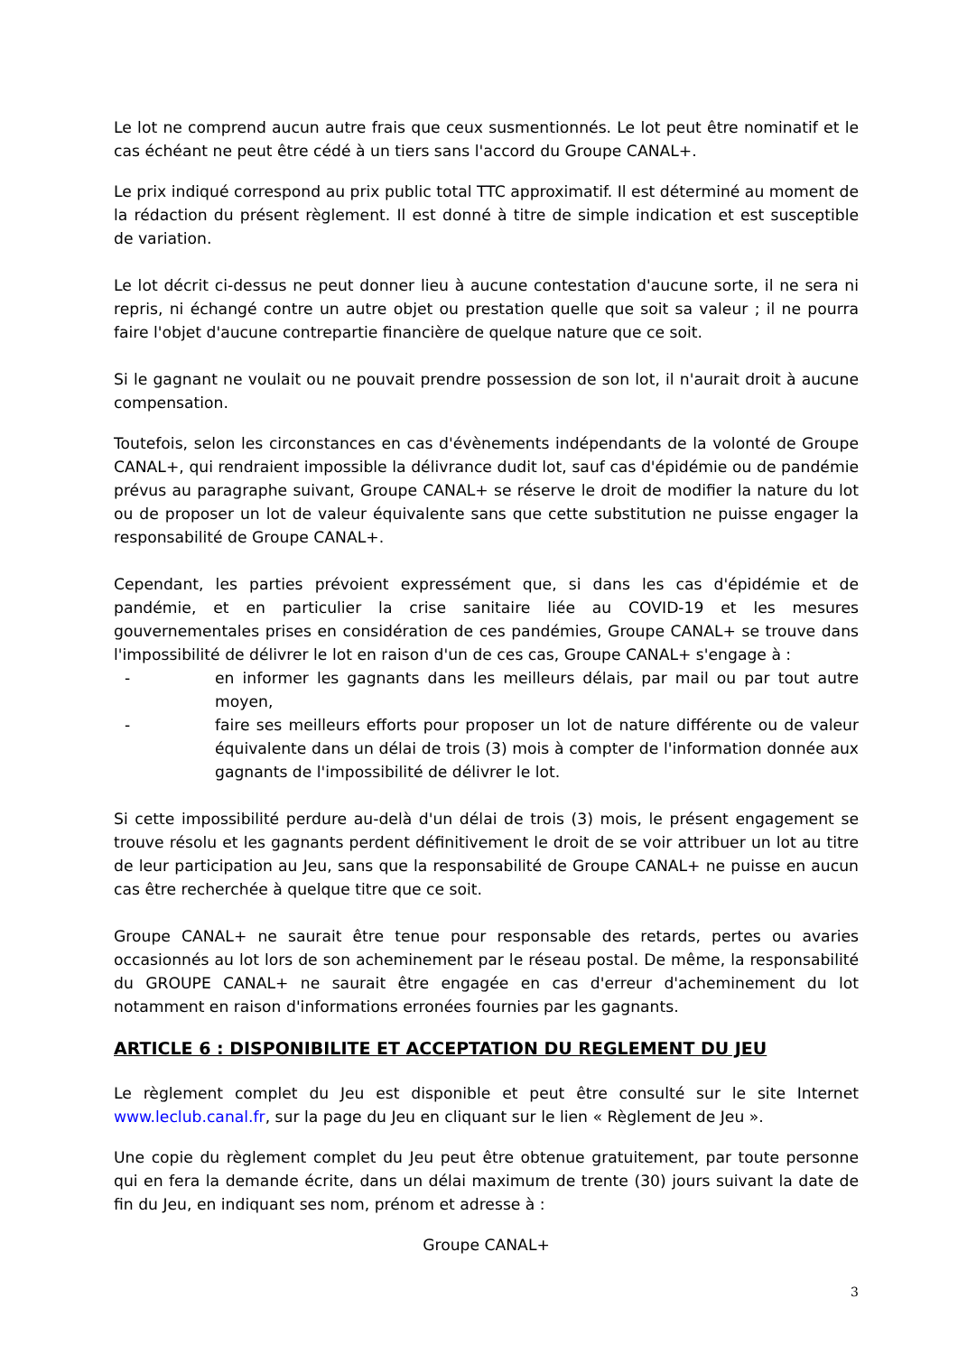Le lot ne comprend aucun autre frais que ceux susmentionnés. Le lot peut être nominatif et le cas échéant ne peut être cédé à un tiers sans l'accord du Groupe CANAL+.
Le prix indiqué correspond au prix public total TTC approximatif. Il est déterminé au moment de la rédaction du présent règlement. Il est donné à titre de simple indication et est susceptible de variation.
Le lot décrit ci-dessus ne peut donner lieu à aucune contestation d'aucune sorte, il ne sera ni repris, ni échangé contre un autre objet ou prestation quelle que soit sa valeur ; il ne pourra faire l'objet d'aucune contrepartie financière de quelque nature que ce soit.
Si le gagnant ne voulait ou ne pouvait prendre possession de son lot, il n'aurait droit à aucune compensation.
Toutefois, selon les circonstances en cas d'évènements indépendants de la volonté de Groupe CANAL+, qui rendraient impossible la délivrance dudit lot, sauf cas d'épidémie ou de pandémie prévus au paragraphe suivant, Groupe CANAL+ se réserve le droit de modifier la nature du lot ou de proposer un lot de valeur équivalente sans que cette substitution ne puisse engager la responsabilité de Groupe CANAL+.
Cependant, les parties prévoient expressément que, si dans les cas d'épidémie et de pandémie, et en particulier la crise sanitaire liée au COVID-19 et les mesures gouvernementales prises en considération de ces pandémies, Groupe CANAL+ se trouve dans l'impossibilité de délivrer le lot en raison d'un de ces cas, Groupe CANAL+ s'engage à :
- en informer les gagnants dans les meilleurs délais, par mail ou par tout autre moyen,
- faire ses meilleurs efforts pour proposer un lot de nature différente ou de valeur équivalente dans un délai de trois (3) mois à compter de l'information donnée aux gagnants de l'impossibilité de délivrer le lot.
Si cette impossibilité perdure au-delà d'un délai de trois (3) mois, le présent engagement se trouve résolu et les gagnants perdent définitivement le droit de se voir attribuer un lot au titre de leur participation au Jeu, sans que la responsabilité de Groupe CANAL+ ne puisse en aucun cas être recherchée à quelque titre que ce soit.
Groupe CANAL+ ne saurait être tenue pour responsable des retards, pertes ou avaries occasionnés au lot lors de son acheminement par le réseau postal. De même, la responsabilité du GROUPE CANAL+ ne saurait être engagée en cas d'erreur d'acheminement du lot notamment en raison d'informations erronées fournies par les gagnants.
ARTICLE 6 : DISPONIBILITE ET ACCEPTATION DU REGLEMENT DU JEU
Le règlement complet du Jeu est disponible et peut être consulté sur le site Internet www.leclub.canal.fr, sur la page du Jeu en cliquant sur le lien « Règlement de Jeu ».
Une copie du règlement complet du Jeu peut être obtenue gratuitement, par toute personne qui en fera la demande écrite, dans un délai maximum de trente (30) jours suivant la date de fin du Jeu, en indiquant ses nom, prénom et adresse à :
Groupe CANAL+
3